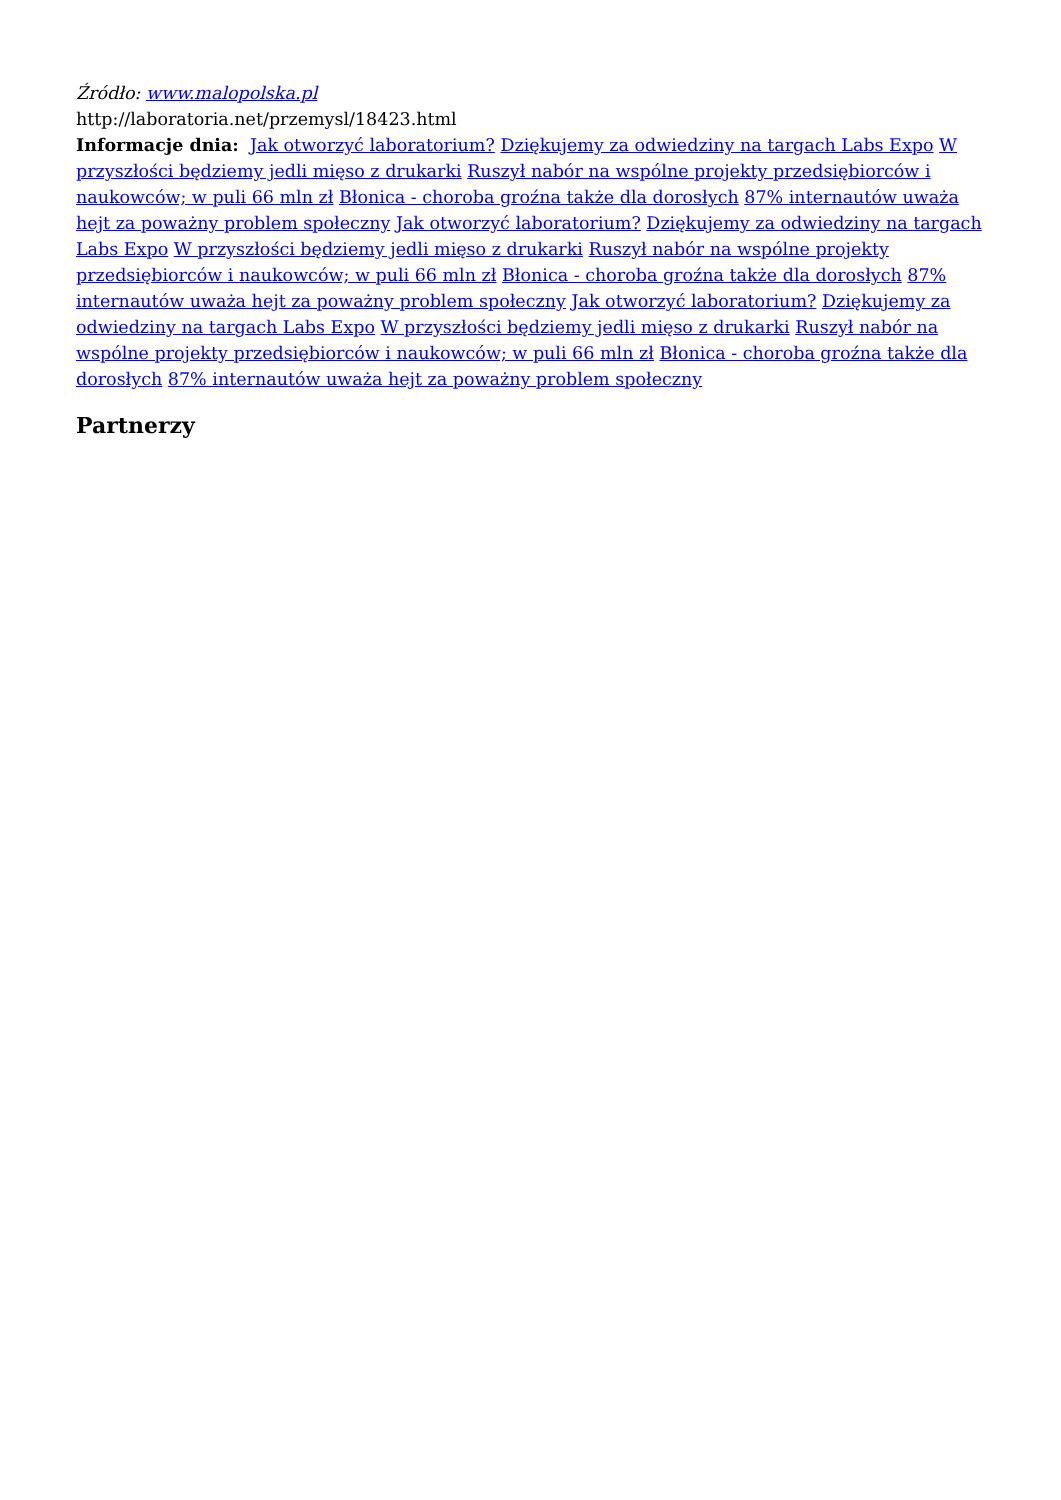Źródło: www.malopolska.pl
http://laboratoria.net/przemysl/18423.html
Informacje dnia: Jak otworzyć laboratorium? Dziękujemy za odwiedziny na targach Labs Expo W przyszłości będziemy jedli mięso z drukarki Ruszył nabór na wspólne projekty przedsiębiorców i naukowców; w puli 66 mln zł Błonica - choroba groźna także dla dorosłych 87% internautów uważa hejt za poważny problem społeczny Jak otworzyć laboratorium? Dziękujemy za odwiedziny na targach Labs Expo W przyszłości będziemy jedli mięso z drukarki Ruszył nabór na wspólne projekty przedsiębiorców i naukowców; w puli 66 mln zł Błonica - choroba groźna także dla dorosłych 87% internautów uważa hejt za poważny problem społeczny Jak otworzyć laboratorium? Dziękujemy za odwiedziny na targach Labs Expo W przyszłości będziemy jedli mięso z drukarki Ruszył nabór na wspólne projekty przedsiębiorców i naukowców; w puli 66 mln zł Błonica - choroba groźna także dla dorosłych 87% internautów uważa hejt za poważny problem społeczny
Partnerzy